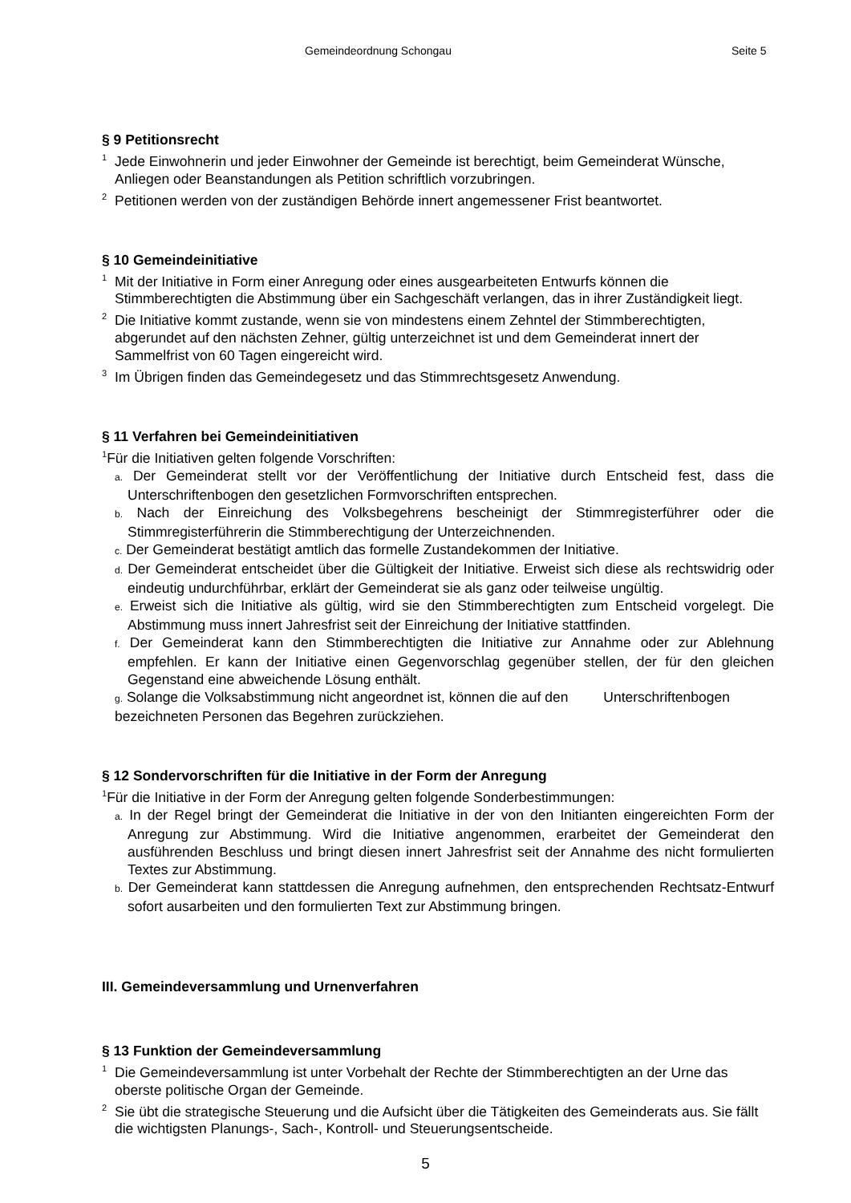Gemeindeordnung Schongau Seite 5
§ 9 Petitionsrecht
<sup>1</sup> Jede Einwohnerin und jeder Einwohner der Gemeinde ist berechtigt, beim Gemeinderat Wünsche, Anliegen oder Beanstandungen als Petition schriftlich vorzubringen.
<sup>2</sup> Petitionen werden von der zuständigen Behörde innert angemessener Frist beantwortet.
§ 10 Gemeindeinitiative
<sup>1</sup> Mit der Initiative in Form einer Anregung oder eines ausgearbeiteten Entwurfs können die Stimmberechtigten die Abstimmung über ein Sachgeschäft verlangen, das in ihrer Zuständigkeit liegt.
<sup>2</sup> Die Initiative kommt zustande, wenn sie von mindestens einem Zehntel der Stimmberechtigten, abgerundet auf den nächsten Zehner, gültig unterzeichnet ist und dem Gemeinderat innert der Sammelfrist von 60 Tagen eingereicht wird.
<sup>3</sup> Im Übrigen finden das Gemeindegesetz und das Stimmrechtsgesetz Anwendung.
§ 11 Verfahren bei Gemeindeinitiativen
<sup>1</sup> Für die Initiativen gelten folgende Vorschriften:
a. Der Gemeinderat stellt vor der Veröffentlichung der Initiative durch Entscheid fest, dass die Unterschriftenbogen den gesetzlichen Formvorschriften entsprechen.
b. Nach der Einreichung des Volksbegehrens bescheinigt der Stimmregisterführer oder die Stimmregisterführerin die Stimmberechtigung der Unterzeichnenden.
c. Der Gemeinderat bestätigt amtlich das formelle Zustandekommen der Initiative.
d. Der Gemeinderat entscheidet über die Gültigkeit der Initiative. Erweist sich diese als rechtswidrig oder eindeutig undurchführbar, erklärt der Gemeinderat sie als ganz oder teilweise ungültig.
e. Erweist sich die Initiative als gültig, wird sie den Stimmberechtigten zum Entscheid vorgelegt. Die Abstimmung muss innert Jahresfrist seit der Einreichung der Initiative stattfinden.
f. Der Gemeinderat kann den Stimmberechtigten die Initiative zur Annahme oder zur Ablehnung empfehlen. Er kann der Initiative einen Gegenvorschlag gegenüber stellen, der für den gleichen Gegenstand eine abweichende Lösung enthält.
g. Solange die Volksabstimmung nicht angeordnet ist, können die auf den Unterschriftenbogen bezeichneten Personen das Begehren zurückziehen.
§ 12 Sondervorschriften für die Initiative in der Form der Anregung
<sup>1</sup> Für die Initiative in der Form der Anregung gelten folgende Sonderbestimmungen:
a. In der Regel bringt der Gemeinderat die Initiative in der von den Initianten eingereichten Form der Anregung zur Abstimmung. Wird die Initiative angenommen, erarbeitet der Gemeinderat den ausführenden Beschluss und bringt diesen innert Jahresfrist seit der Annahme des nicht formulierten Textes zur Abstimmung.
b. Der Gemeinderat kann stattdessen die Anregung aufnehmen, den entsprechenden Rechtsatz-Entwurf sofort ausarbeiten und den formulierten Text zur Abstimmung bringen.
III. Gemeindeversammlung und Urnenverfahren
§ 13 Funktion der Gemeindeversammlung
<sup>1</sup> Die Gemeindeversammlung ist unter Vorbehalt der Rechte der Stimmberechtigten an der Urne das oberste politische Organ der Gemeinde.
<sup>2</sup> Sie übt die strategische Steuerung und die Aufsicht über die Tätigkeiten des Gemeinderats aus. Sie fällt die wichtigsten Planungs-, Sach-, Kontroll- und Steuerungsentscheide.
5